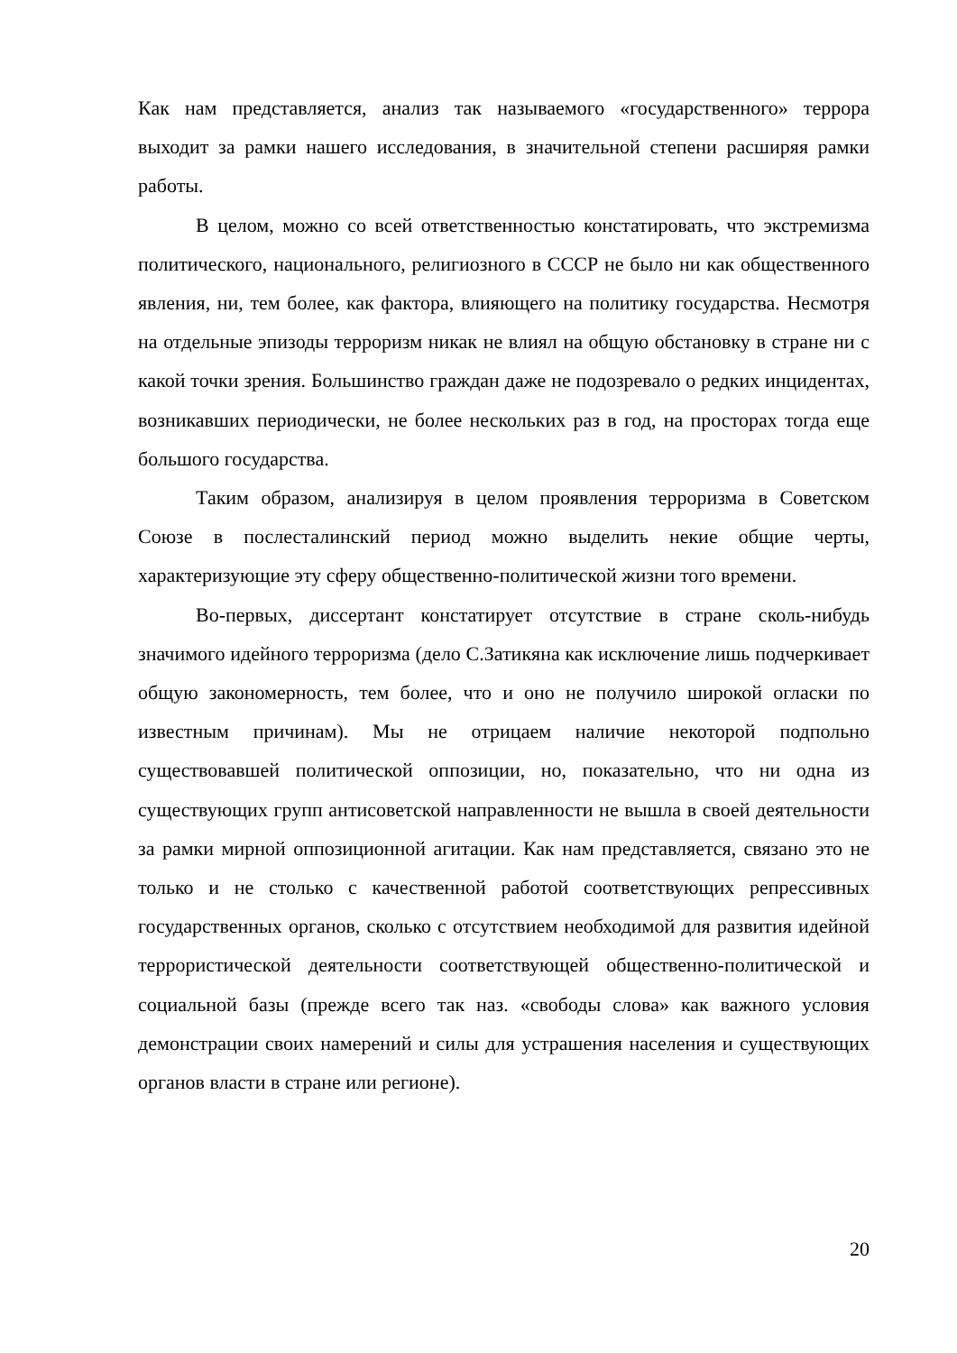Как нам представляется, анализ так называемого «государственного» террора выходит за рамки нашего исследования, в значительной степени расширяя рамки работы.
В целом, можно со всей ответственностью констатировать, что экстремизма политического, национального, религиозного в СССР не было ни как общественного явления, ни, тем более, как фактора, влияющего на политику государства. Несмотря на отдельные эпизоды терроризм никак не влиял на общую обстановку в стране ни с какой точки зрения. Большинство граждан даже не подозревало о редких инцидентах, возникавших периодически, не более нескольких раз в год, на просторах тогда еще большого государства.
Таким образом, анализируя в целом проявления терроризма в Советском Союзе в послесталинский период можно выделить некие общие черты, характеризующие эту сферу общественно-политической жизни того времени.
Во-первых, диссертант констатирует отсутствие в стране сколь-нибудь значимого идейного терроризма (дело С.Затикяна как исключение лишь подчеркивает общую закономерность, тем более, что и оно не получило широкой огласки по известным причинам). Мы не отрицаем наличие некоторой подпольно существовавшей политической оппозиции, но, показательно, что ни одна из существующих групп антисоветской направленности не вышла в своей деятельности за рамки мирной оппозиционной агитации. Как нам представляется, связано это не только и не столько с качественной работой соответствующих репрессивных государственных органов, сколько с отсутствием необходимой для развития идейной террористической деятельности соответствующей общественно-политической и социальной базы (прежде всего так наз. «свободы слова» как важного условия демонстрации своих намерений и силы для устрашения населения и существующих органов власти в стране или регионе).
20